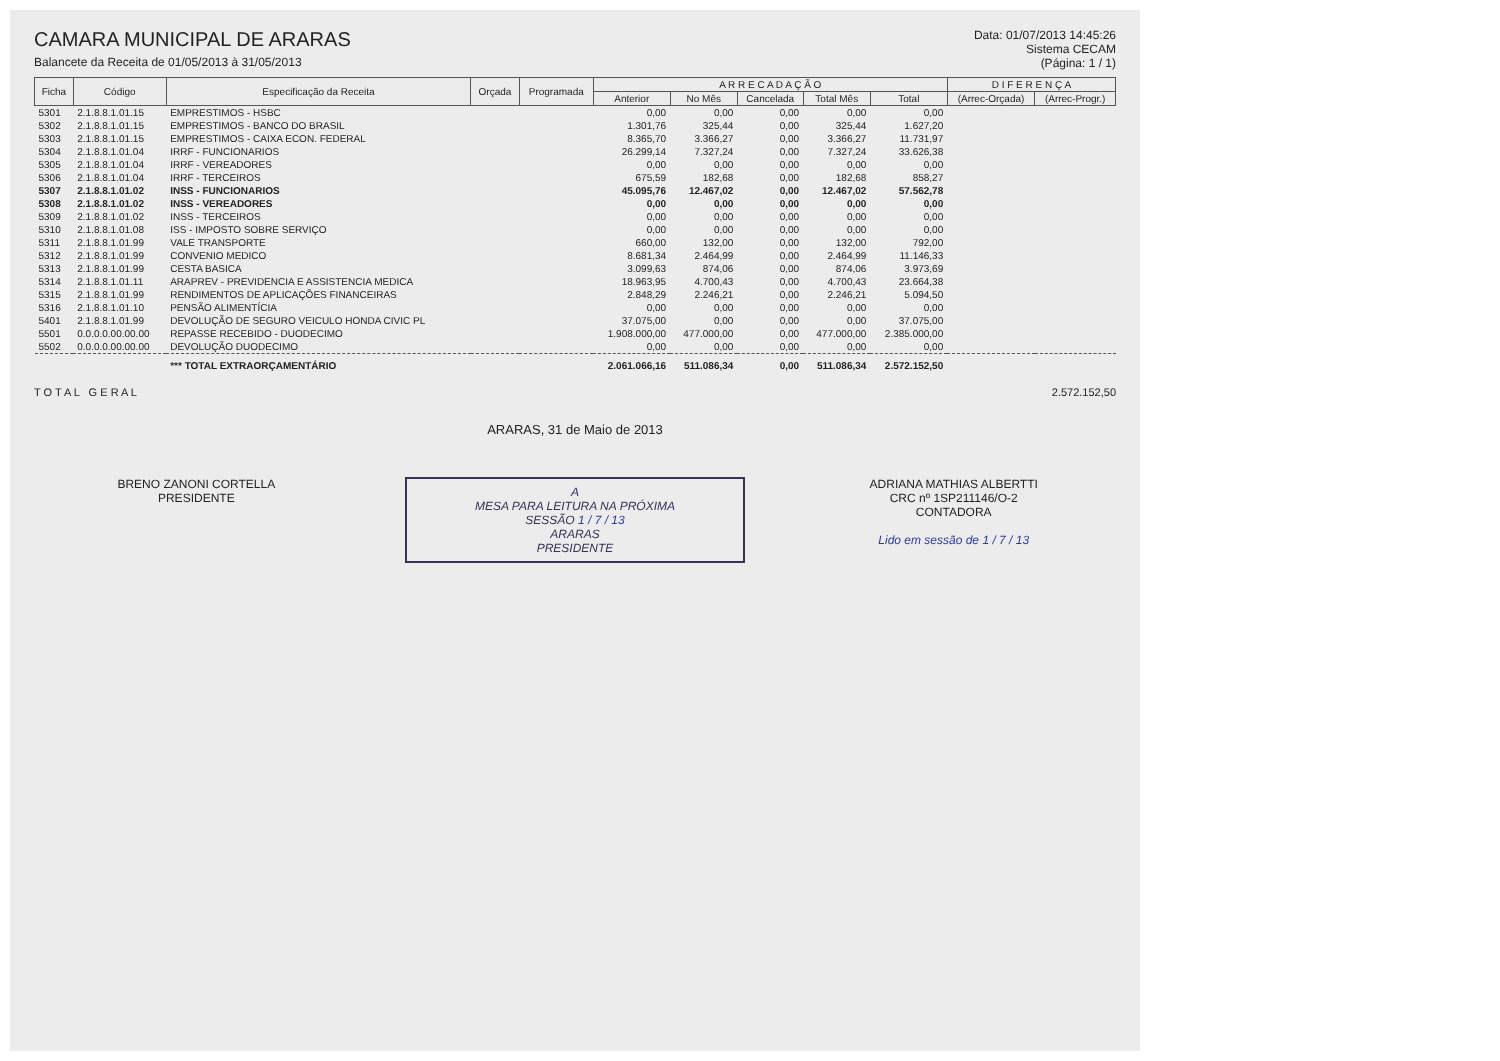CAMARA MUNICIPAL DE ARARAS
Balancete da Receita de 01/05/2013 à 31/05/2013
Data: 01/07/2013 14:45:26
Sistema CECAM
(Página: 1 / 1)
| Ficha | Código | Especificação da Receita | Orçada | Programada | A R R E C A D A Ç Ã O | | | | | D I F E R E N Ç A | |
| --- | --- | --- | --- | --- | --- | --- | --- | --- | --- | --- | --- |
| | | | | | Anterior | No Mês | Cancelada | Total Mês | Total | (Arrec-Orçada) | (Arrec-Progr.) |
| 5301 | 2.1.8.8.1.01.15 | EMPRESTIMOS - HSBC | | | 0,00 | 0,00 | 0,00 | 0,00 | 0,00 | | |
| 5302 | 2.1.8.8.1.01.15 | EMPRESTIMOS - BANCO DO BRASIL | | | 1.301,76 | 325,44 | 0,00 | 325,44 | 1.627,20 | | |
| 5303 | 2.1.8.8.1.01.15 | EMPRESTIMOS - CAIXA ECON. FEDERAL | | | 8.365,70 | 3.366,27 | 0,00 | 3.366,27 | 11.731,97 | | |
| 5304 | 2.1.8.8.1.01.04 | IRRF - FUNCIONARIOS | | | 26.299,14 | 7.327,24 | 0,00 | 7.327,24 | 33.626,38 | | |
| 5305 | 2.1.8.8.1.01.04 | IRRF - VEREADORES | | | 0,00 | 0,00 | 0,00 | 0,00 | 0,00 | | |
| 5306 | 2.1.8.8.1.01.04 | IRRF - TERCEIROS | | | 675,59 | 182,68 | 0,00 | 182,68 | 858,27 | | |
| 5307 | 2.1.8.8.1.01.02 | INSS - FUNCIONARIOS | | | 45.095,76 | 12.467,02 | 0,00 | 12.467,02 | 57.562,78 | | |
| 5308 | 2.1.8.8.1.01.02 | INSS - VEREADORES | | | 0,00 | 0,00 | 0,00 | 0,00 | 0,00 | | |
| 5309 | 2.1.8.8.1.01.02 | INSS - TERCEIROS | | | 0,00 | 0,00 | 0,00 | 0,00 | 0,00 | | |
| 5310 | 2.1.8.8.1.01.08 | ISS - IMPOSTO SOBRE SERVIÇO | | | 0,00 | 0,00 | 0,00 | 0,00 | 0,00 | | |
| 5311 | 2.1.8.8.1.01.99 | VALE TRANSPORTE | | | 660,00 | 132,00 | 0,00 | 132,00 | 792,00 | | |
| 5312 | 2.1.8.8.1.01.99 | CONVENIO MEDICO | | | 8.681,34 | 2.464,99 | 0,00 | 2.464,99 | 11.146,33 | | |
| 5313 | 2.1.8.8.1.01.99 | CESTA BASICA | | | 3.099,63 | 874,06 | 0,00 | 874,06 | 3.973,69 | | |
| 5314 | 2.1.8.8.1.01.11 | ARAPREV - PREVIDENCIA E ASSISTENCIA MEDICA | | | 18.963,95 | 4.700,43 | 0,00 | 4.700,43 | 23.664,38 | | |
| 5315 | 2.1.8.8.1.01.99 | RENDIMENTOS DE APLICAÇÕES FINANCEIRAS | | | 2.848,29 | 2.246,21 | 0,00 | 2.246,21 | 5.094,50 | | |
| 5316 | 2.1.8.8.1.01.10 | PENSÃO ALIMENTÍCIA | | | 0,00 | 0,00 | 0,00 | 0,00 | 0,00 | | |
| 5401 | 2.1.8.8.1.01.99 | DEVOLUÇÃO DE SEGURO VEICULO HONDA CIVIC PL | | | 37.075,00 | 0,00 | 0,00 | 0,00 | 37.075,00 | | |
| 5501 | 0.0.0.0.00.00.00 | REPASSE RECEBIDO - DUODECIMO | | | 1.908.000,00 | 477.000,00 | 0,00 | 477.000,00 | 2.385.000,00 | | |
| 5502 | 0.0.0.0.00.00.00 | DEVOLUÇÃO DUODECIMO | | | 0,00 | 0,00 | 0,00 | 0,00 | 0,00 | | |
| | | *** TOTAL EXTRAORÇAMENTÁRIO | | | 2.061.066,16 | 511.086,34 | 0,00 | 511.086,34 | 2.572.152,50 | | |
T O T A L G E R A L 2.572.152,50
ARARAS, 31 de Maio de 2013
BRENO ZANONI CORTELLA
PRESIDENTE
A
MESA PARA LEITURA NA PRÓXIMA
SESSÃO 1 / 7 / 13
ARARAS
PRESIDENTE
ADRIANA MATHIAS ALBERTTI
CRC nº 1SP211146/O-2
CONTADORA
Lido em sessão de 1 / 7 / 13